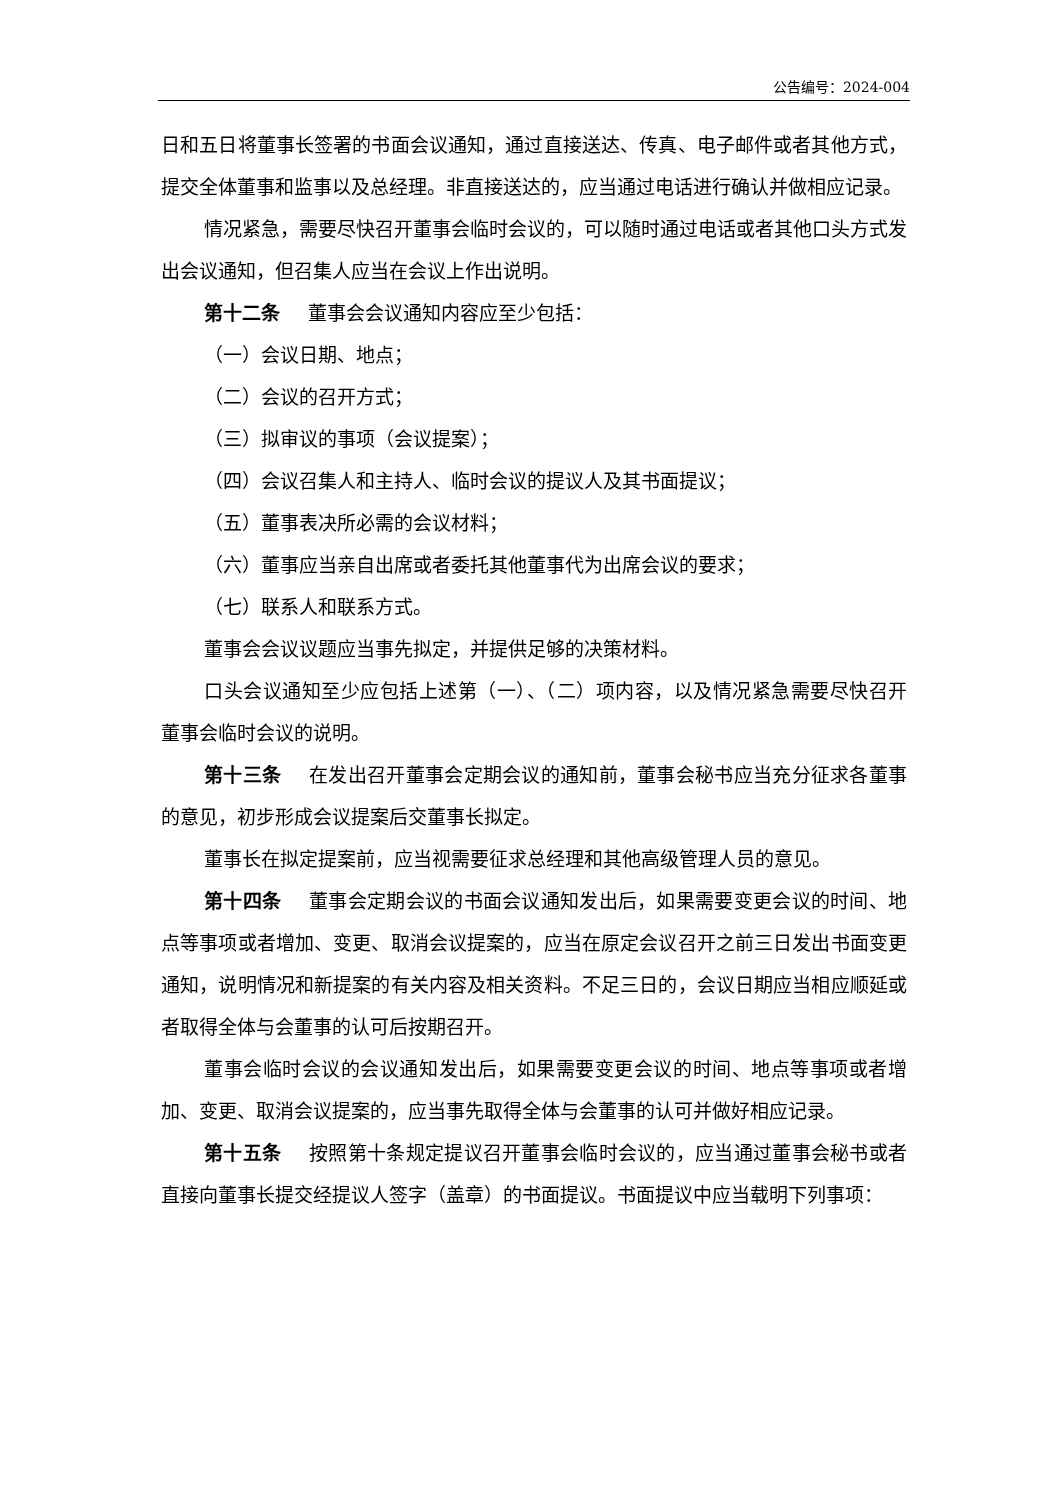公告编号：2024-004
日和五日将董事长签署的书面会议通知，通过直接送达、传真、电子邮件或者其他方式，提交全体董事和监事以及总经理。非直接送达的，应当通过电话进行确认并做相应记录。
情况紧急，需要尽快召开董事会临时会议的，可以随时通过电话或者其他口头方式发出会议通知，但召集人应当在会议上作出说明。
第十二条 董事会会议通知内容应至少包括：
（一）会议日期、地点；
（二）会议的召开方式；
（三）拟审议的事项（会议提案）；
（四）会议召集人和主持人、临时会议的提议人及其书面提议；
（五）董事表决所必需的会议材料；
（六）董事应当亲自出席或者委托其他董事代为出席会议的要求；
（七）联系人和联系方式。
董事会会议议题应当事先拟定，并提供足够的决策材料。
口头会议通知至少应包括上述第（一）、（二）项内容，以及情况紧急需要尽快召开董事会临时会议的说明。
第十三条 在发出召开董事会定期会议的通知前，董事会秘书应当充分征求各董事的意见，初步形成会议提案后交董事长拟定。
董事长在拟定提案前，应当视需要征求总经理和其他高级管理人员的意见。
第十四条 董事会定期会议的书面会议通知发出后，如果需要变更会议的时间、地点等事项或者增加、变更、取消会议提案的，应当在原定会议召开之前三日发出书面变更通知，说明情况和新提案的有关内容及相关资料。不足三日的，会议日期应当相应顺延或者取得全体与会董事的认可后按期召开。
董事会临时会议的会议通知发出后，如果需要变更会议的时间、地点等事项或者增加、变更、取消会议提案的，应当事先取得全体与会董事的认可并做好相应记录。
第十五条 按照第十条规定提议召开董事会临时会议的，应当通过董事会秘书或者直接向董事长提交经提议人签字（盖章）的书面提议。书面提议中应当载明下列事项：